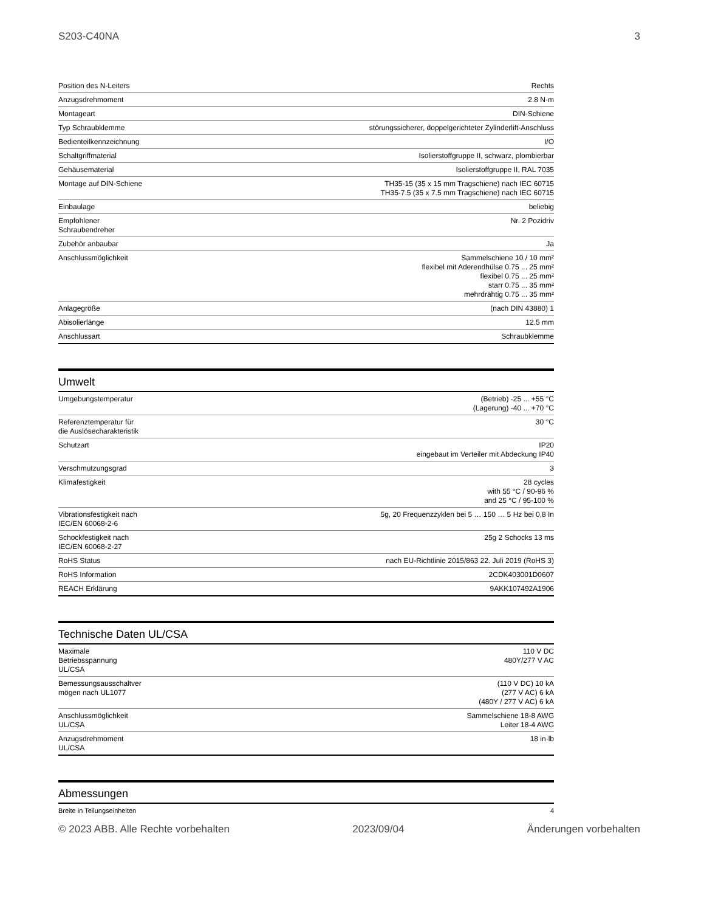S203-C40NA 3
| Position des N-Leiters | Rechts |
| Anzugsdrehmoment | 2.8 N·m |
| Montageart | DIN-Schiene |
| Typ Schraubklemme | störungssicherer, doppelgerichteter Zylinderlift-Anschluss |
| Bedienteilkennzeichnung | I/O |
| Schaltgriffmaterial | Isolierstoffgruppe II, schwarz, plombierbar |
| Gehäusematerial | Isolierstoffgruppe II, RAL 7035 |
| Montage auf DIN-Schiene | TH35-15 (35 x 15 mm Tragschiene) nach IEC 60715 TH35-7.5 (35 x 7.5 mm Tragschiene) nach IEC 60715 |
| Einbaulage | beliebig |
| Empfohlener Schraubendreher | Nr. 2 Pozidriv |
| Zubehör anbaubar | Ja |
| Anschlussmöglichkeit | Sammelschiene 10 / 10 mm² flexibel mit Aderendhülse 0.75 ... 25 mm² flexibel 0.75 ... 25 mm² starr 0.75 ... 35 mm² mehrdrähtig 0.75 ... 35 mm² |
| Anlagegröße | (nach DIN 43880) 1 |
| Abisolierlänge | 12.5 mm |
| Anschlussart | Schraubklemme |
Umwelt
| Umgebungstemperatur | (Betrieb) -25 ... +55 °C (Lagerung) -40 ... +70 °C |
| Referenztemperatur für die Auslösecharakteristik | 30 °C |
| Schutzart | IP20 eingebaut im Verteiler mit Abdeckung IP40 |
| Verschmutzungsgrad | 3 |
| Klimafestigkeit | 28 cycles with 55 °C / 90-96 % and 25 °C / 95-100 % |
| Vibrationsfestigkeit nach IEC/EN 60068-2-6 | 5g, 20 Frequenzzyklen bei 5 … 150 … 5 Hz bei 0,8 In |
| Schockfestigkeit nach IEC/EN 60068-2-27 | 25g 2 Schocks 13 ms |
| RoHS Status | nach EU-Richtlinie 2015/863 22. Juli 2019 (RoHS 3) |
| RoHS Information | 2CDK403001D0607 |
| REACH Erklärung | 9AKK107492A1906 |
Technische Daten UL/CSA
| Maximale Betriebsspannung UL/CSA | 110 V DC 480Y/277 V AC |
| Bemessungsausschaltver mögen nach UL1077 | (110 V DC) 10 kA (277 V AC) 6 kA (480Y / 277 V AC) 6 kA |
| Anschlussmöglichkeit UL/CSA | Sammelschiene 18-8 AWG Leiter 18-4 AWG |
| Anzugsdrehmoment UL/CSA | 18 in·lb |
Abmessungen
| Breite in Teilungseinheiten | 4 |
© 2023 ABB. Alle Rechte vorbehalten 2023/09/04 Änderungen vorbehalten